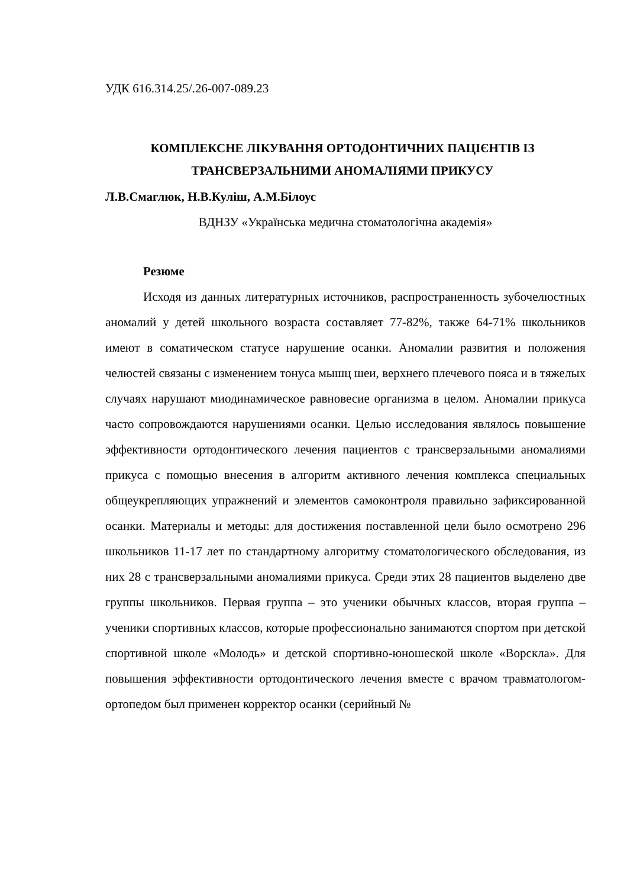УДК 616.314.25/.26-007-089.23
КОМПЛЕКСНЕ ЛІКУВАННЯ ОРТОДОНТИЧНИХ ПАЦІЄНТІВ ІЗ ТРАНСВЕРЗАЛЬНИМИ АНОМАЛІЯМИ ПРИКУСУ
Л.В.Смаглюк, Н.В.Куліш, А.М.Білоус
ВДНЗУ «Українська медична стоматологічна академія»
Резюме
Исходя из данных литературных источников, распространенность зубочелюстных аномалий у детей школьного возраста составляет 77-82%, также 64-71% школьников имеют в соматическом статусе нарушение осанки. Аномалии развития и положения челюстей связаны с изменением тонуса мышц шеи, верхнего плечевого пояса и в тяжелых случаях нарушают миодинамическое равновесие организма в целом. Аномалии прикуса часто сопровождаются нарушениями осанки. Целью исследования являлось повышение эффективности ортодонтического лечения пациентов с трансверзальными аномалиями прикуса с помощью внесения в алгоритм активного лечения комплекса специальных общеукрепляющих упражнений и элементов самоконтроля правильно зафиксированной осанки. Материалы и методы: для достижения поставленной цели было осмотрено 296 школьников 11-17 лет по стандартному алгоритму стоматологического обследования, из них 28 с трансверзальными аномалиями прикуса. Среди этих 28 пациентов выделено две группы школьников. Первая группа – это ученики обычных классов, вторая группа –ученики спортивных классов, которые профессионально занимаются спортом при детской спортивной школе «Молодь» и детской спортивно-юношеской школе «Ворскла». Для повышения эффективности ортодонтического лечения вместе с врачом травматологом-ортопедом был применен корректор осанки (серийный №